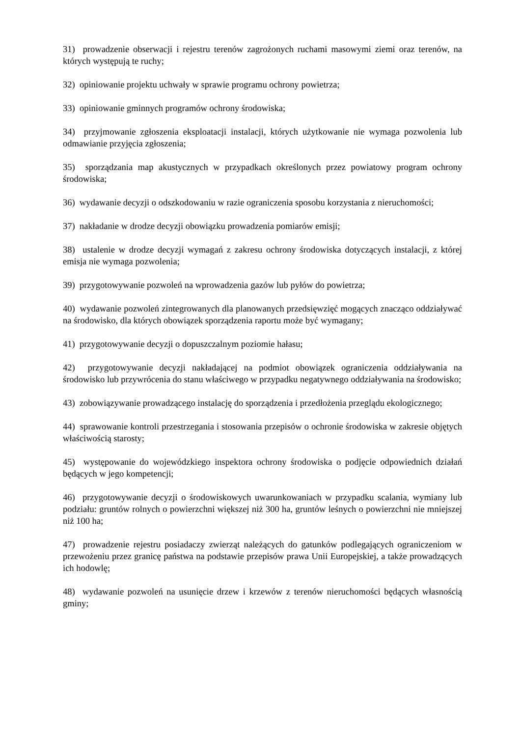31) prowadzenie obserwacji i rejestru terenów zagrożonych ruchami masowymi ziemi oraz terenów, na których występują te ruchy;
32) opiniowanie projektu uchwały w sprawie programu ochrony powietrza;
33) opiniowanie gminnych programów ochrony środowiska;
34) przyjmowanie zgłoszenia eksploatacji instalacji, których użytkowanie nie wymaga pozwolenia lub odmawianie przyjęcia zgłoszenia;
35) sporządzania map akustycznych w przypadkach określonych przez powiatowy program ochrony środowiska;
36) wydawanie decyzji o odszkodowaniu w razie ograniczenia sposobu korzystania z nieruchomości;
37) nakładanie w drodze decyzji obowiązku prowadzenia pomiarów emisji;
38) ustalenie w drodze decyzji wymagań z zakresu ochrony środowiska dotyczących instalacji, z której emisja nie wymaga pozwolenia;
39) przygotowywanie pozwoleń na wprowadzenia gazów lub pyłów do powietrza;
40) wydawanie pozwoleń zintegrowanych dla planowanych przedsięwzięć mogących znacząco oddziaływać na środowisko, dla których obowiązek sporządzenia raportu może być wymagany;
41) przygotowywanie decyzji o dopuszczalnym poziomie hałasu;
42) przygotowywanie decyzji nakładającej na podmiot obowiązek ograniczenia oddziaływania na środowisko lub przywrócenia do stanu właściwego w przypadku negatywnego oddziaływania na środowisko;
43) zobowiązywanie prowadzącego instalację do sporządzenia i przedłożenia przeglądu ekologicznego;
44) sprawowanie kontroli przestrzegania i stosowania przepisów o ochronie środowiska w zakresie objętych właściwością starosty;
45) występowanie do wojewódzkiego inspektora ochrony środowiska o podjęcie odpowiednich działań będących w jego kompetencji;
46) przygotowywanie decyzji o środowiskowych uwarunkowaniach w przypadku scalania, wymiany lub podziału: gruntów rolnych o powierzchni większej niż 300 ha, gruntów leśnych o powierzchni nie mniejszej niż 100 ha;
47) prowadzenie rejestru posiadaczy zwierząt należących do gatunków podlegających ograniczeniom w przewożeniu przez granicę państwa na podstawie przepisów prawa Unii Europejskiej, a także prowadzących ich hodowlę;
48) wydawanie pozwoleń na usunięcie drzew i krzewów z terenów nieruchomości będących własnością gminy;